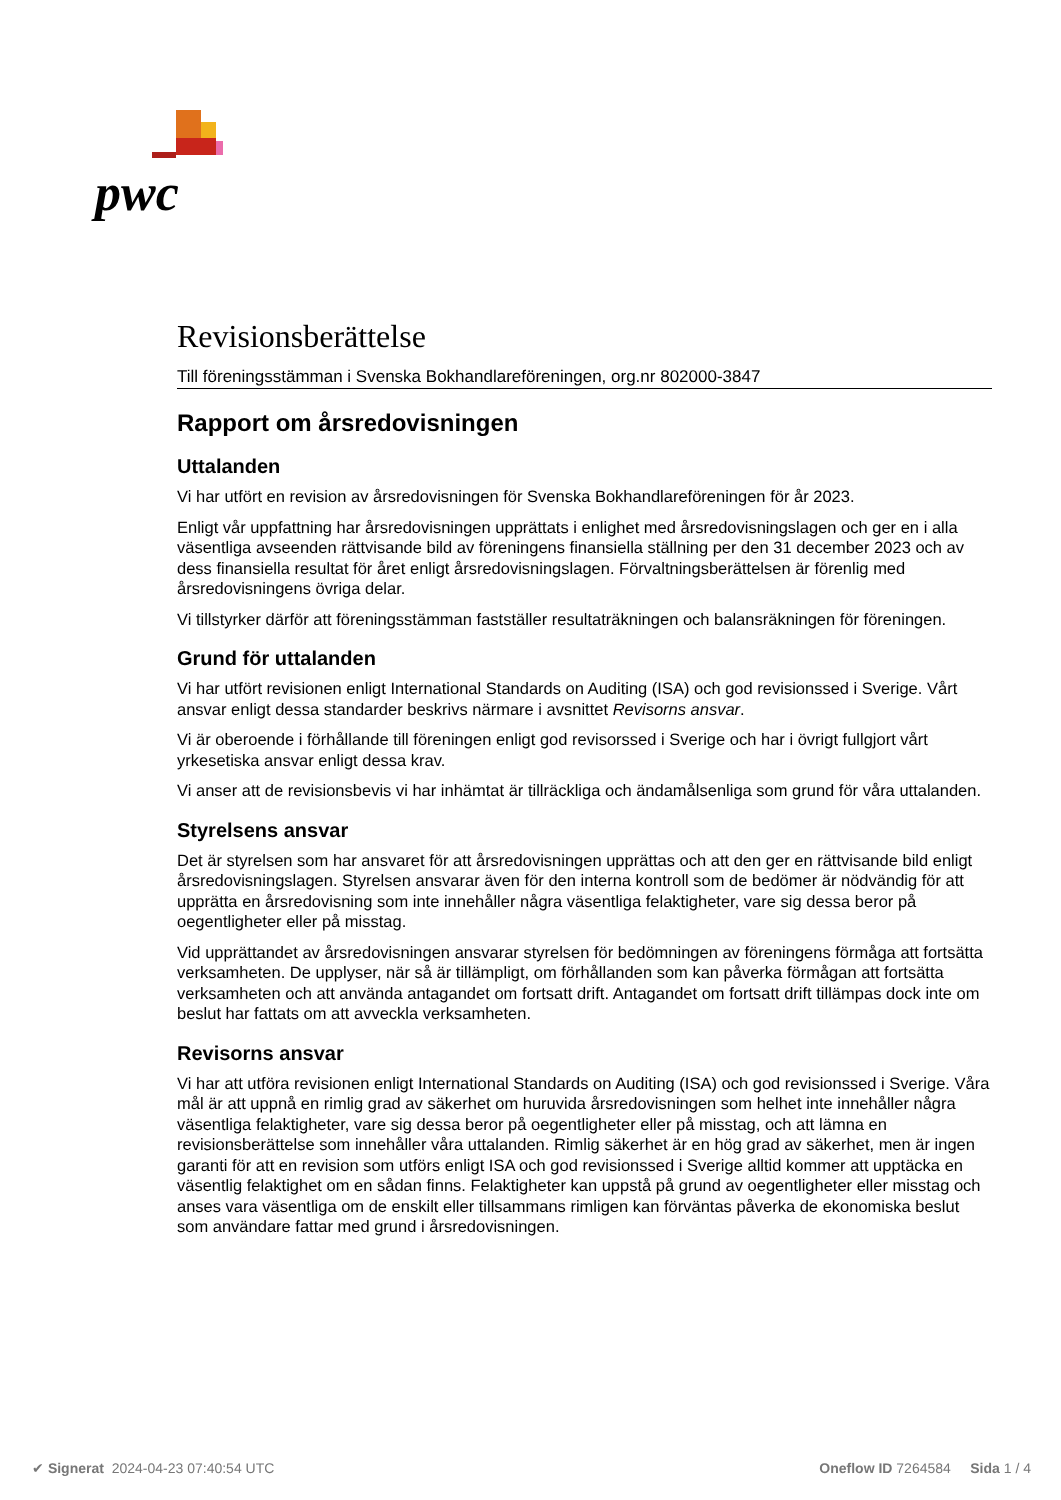pwc
Revisionsberättelse
Till föreningsstämman i Svenska Bokhandlareföreningen, org.nr 802000-3847
Rapport om årsredovisningen
Uttalanden
Vi har utfört en revision av årsredovisningen för Svenska Bokhandlareföreningen för år 2023.
Enligt vår uppfattning har årsredovisningen upprättats i enlighet med årsredovisningslagen och ger en i alla väsentliga avseenden rättvisande bild av föreningens finansiella ställning per den 31 december 2023 och av dess finansiella resultat för året enligt årsredovisningslagen. Förvaltningsberättelsen är förenlig med årsredovisningens övriga delar.
Vi tillstyrker därför att föreningsstämman fastställer resultaträkningen och balansräkningen för föreningen.
Grund för uttalanden
Vi har utfört revisionen enligt International Standards on Auditing (ISA) och god revisionssed i Sverige. Vårt ansvar enligt dessa standarder beskrivs närmare i avsnittet Revisorns ansvar.
Vi är oberoende i förhållande till föreningen enligt god revisorssed i Sverige och har i övrigt fullgjort vårt yrkesetiska ansvar enligt dessa krav.
Vi anser att de revisionsbevis vi har inhämtat är tillräckliga och ändamålsenliga som grund för våra uttalanden.
Styrelsens ansvar
Det är styrelsen som har ansvaret för att årsredovisningen upprättas och att den ger en rättvisande bild enligt årsredovisningslagen. Styrelsen ansvarar även för den interna kontroll som de bedömer är nödvändig för att upprätta en årsredovisning som inte innehåller några väsentliga felaktigheter, vare sig dessa beror på oegentligheter eller på misstag.
Vid upprättandet av årsredovisningen ansvarar styrelsen för bedömningen av föreningens förmåga att fortsätta verksamheten. De upplyser, när så är tillämpligt, om förhållanden som kan påverka förmågan att fortsätta verksamheten och att använda antagandet om fortsatt drift. Antagandet om fortsatt drift tillämpas dock inte om beslut har fattats om att avveckla verksamheten.
Revisorns ansvar
Vi har att utföra revisionen enligt International Standards on Auditing (ISA) och god revisionssed i Sverige. Våra mål är att uppnå en rimlig grad av säkerhet om huruvida årsredovisningen som helhet inte innehåller några väsentliga felaktigheter, vare sig dessa beror på oegentligheter eller på misstag, och att lämna en revisionsberättelse som innehåller våra uttalanden. Rimlig säkerhet är en hög grad av säkerhet, men är ingen garanti för att en revision som utförs enligt ISA och god revisionssed i Sverige alltid kommer att upptäcka en väsentlig felaktighet om en sådan finns. Felaktigheter kan uppstå på grund av oegentligheter eller misstag och anses vara väsentliga om de enskilt eller tillsammans rimligen kan förväntas påverka de ekonomiska beslut som användare fattar med grund i årsredovisningen.
✔ Signerat 2024-04-23 07:40:54 UTC Oneflow ID 7264584 Sida 1 / 4